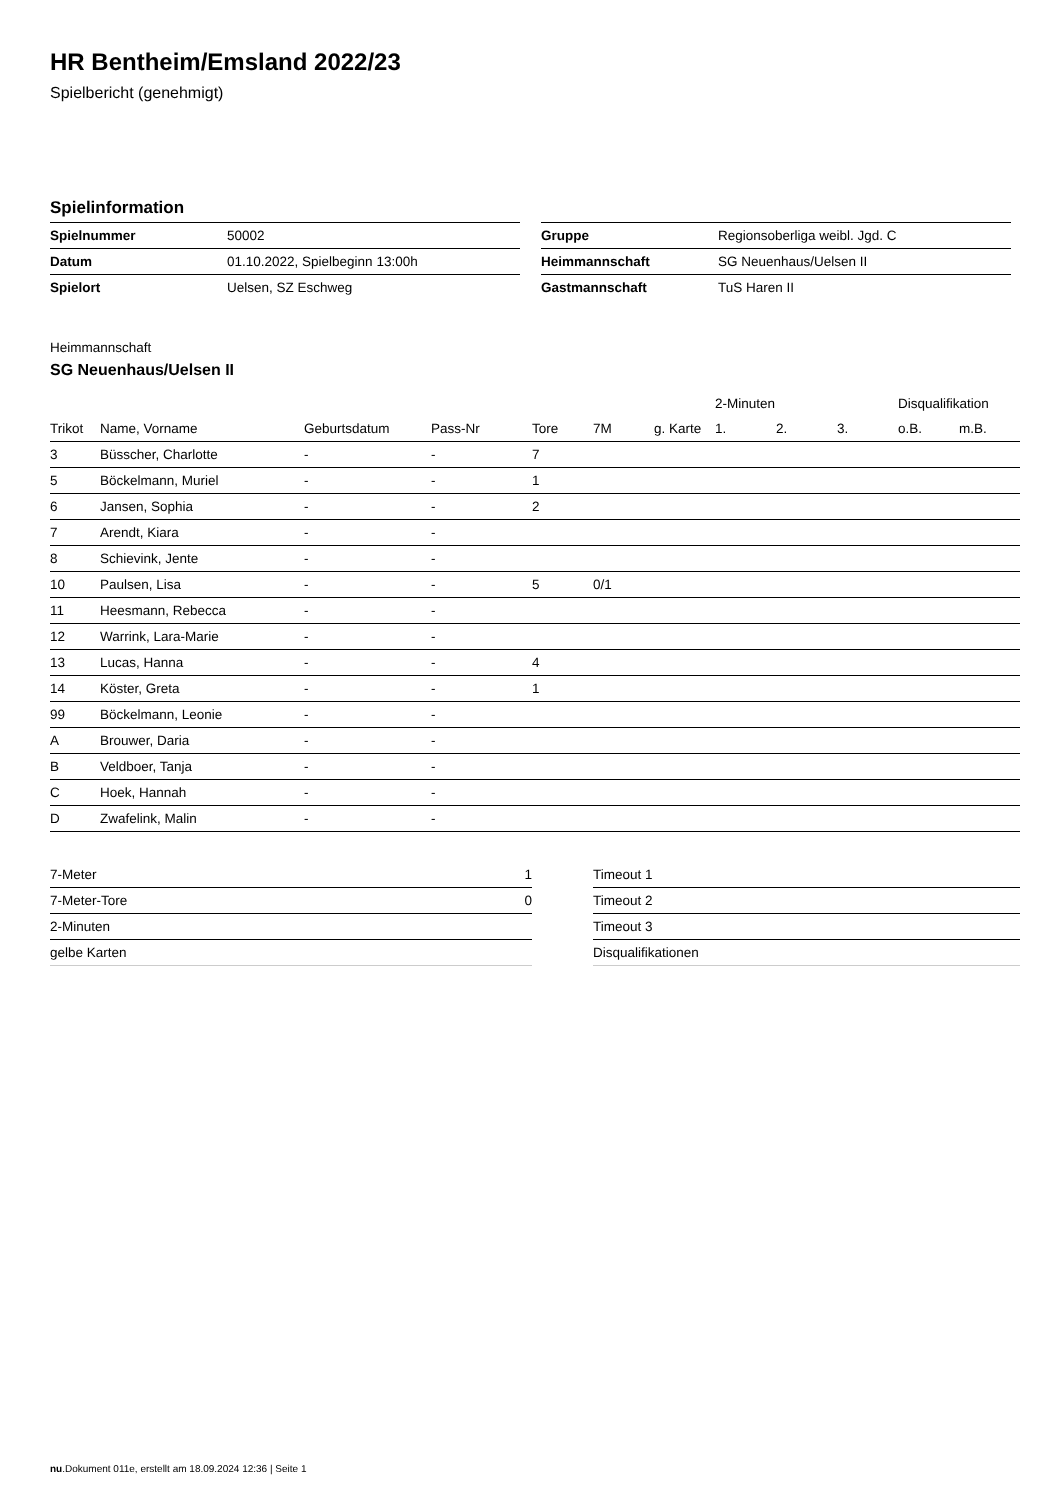HR Bentheim/Emsland 2022/23
Spielbericht (genehmigt)
Spielinformation
| Spielnummer | 50002 |
| Datum | 01.10.2022, Spielbeginn 13:00h |
| Spielort | Uelsen, SZ Eschweg |
| Gruppe | Regionsoberliga weibl. Jgd. C |
| Heimmannschaft | SG Neuenhaus/Uelsen II |
| Gastmannschaft | TuS Haren II |
Heimmannschaft
SG Neuenhaus/Uelsen II
| | | | | | | | 2-Minuten | | | Disqualifikation | |
| --- | --- | --- | --- | --- | --- | --- | --- | --- | --- | --- | --- |
| Trikot | Name, Vorname | Geburtsdatum | Pass-Nr | Tore | 7M | g. Karte | 1. | 2. | 3. | o.B. | m.B. |
| 3 | Büsscher, Charlotte | - | - | 7 | | | | | | | |
| 5 | Böckelmann, Muriel | - | - | 1 | | | | | | | |
| 6 | Jansen, Sophia | - | - | 2 | | | | | | | |
| 7 | Arendt, Kiara | - | - | | | | | | | | |
| 8 | Schievink, Jente | - | - | | | | | | | | |
| 10 | Paulsen, Lisa | - | - | 5 | 0/1 | | | | | | |
| 11 | Heesmann, Rebecca | - | - | | | | | | | | |
| 12 | Warrink, Lara-Marie | - | - | | | | | | | | |
| 13 | Lucas, Hanna | - | - | 4 | | | | | | | |
| 14 | Köster, Greta | - | - | 1 | | | | | | | |
| 99 | Böckelmann, Leonie | - | - | | | | | | | | |
| A | Brouwer, Daria | - | - | | | | | | | | |
| B | Veldboer, Tanja | - | - | | | | | | | | |
| C | Hoek, Hannah | - | - | | | | | | | | |
| D | Zwafelink, Malin | - | - | | | | | | | | |
| 7-Meter | 1 |
| 7-Meter-Tore | 0 |
| 2-Minuten | |
| gelbe Karten | |
| Timeout 1 |
| Timeout 2 |
| Timeout 3 |
| Disqualifikationen |
nu.Dokument 011e, erstellt am 18.09.2024 12:36 | Seite 1